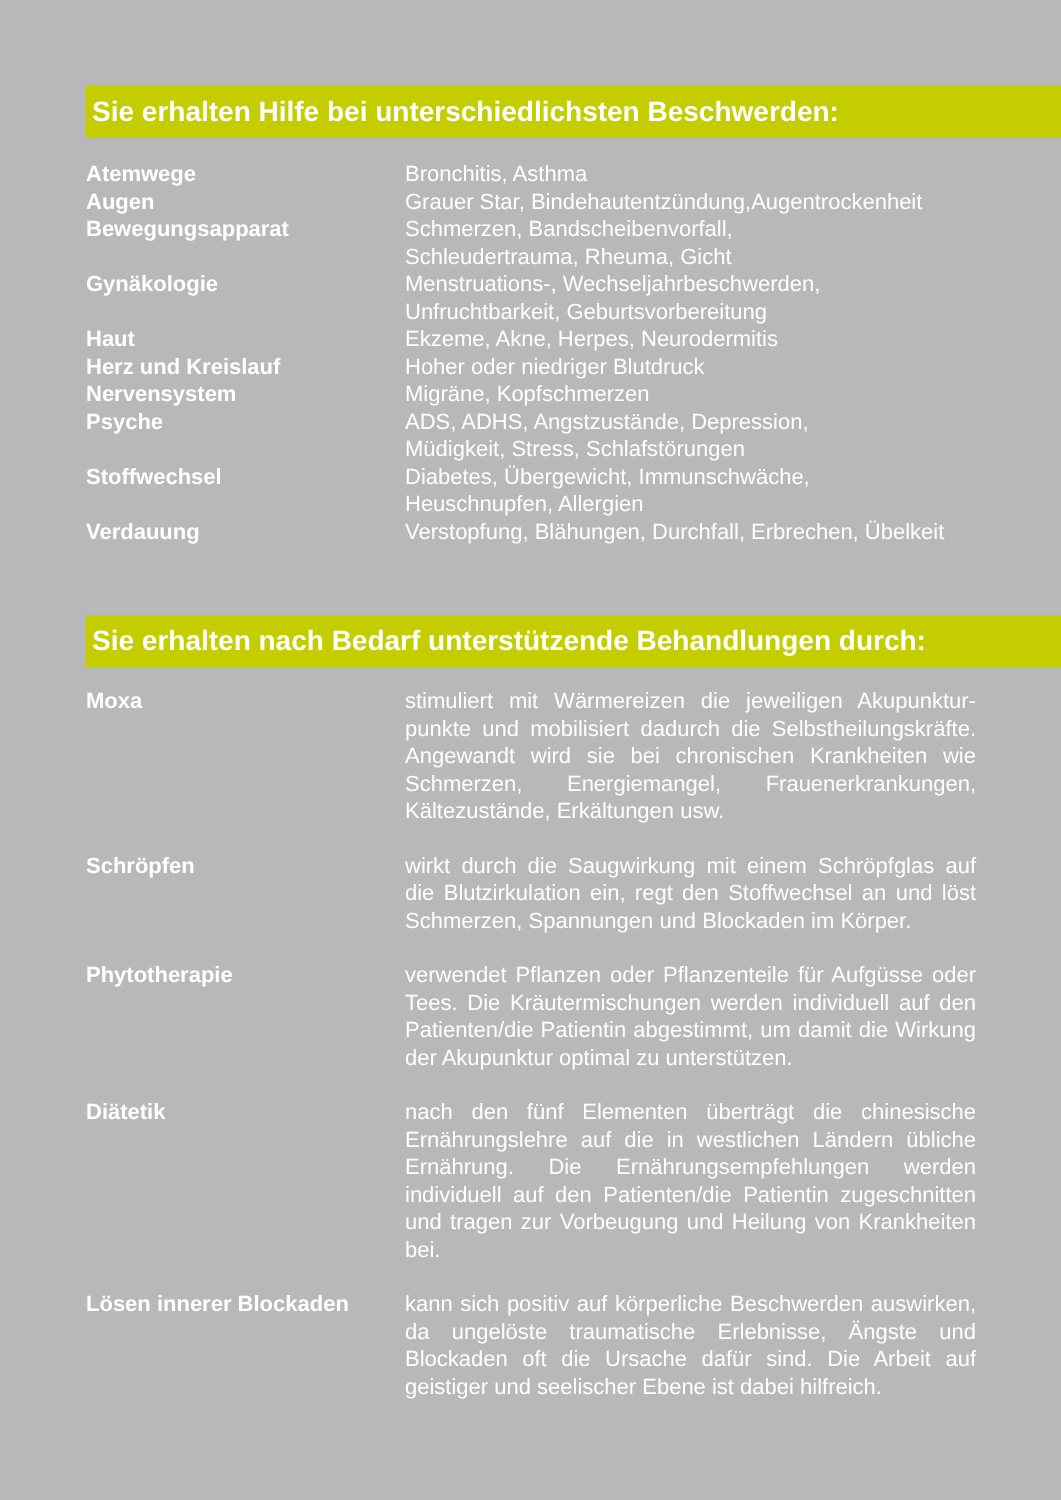Sie erhalten Hilfe bei unterschiedlichsten Beschwerden:
| Atemwege | Bronchitis, Asthma |
| Augen | Grauer Star, Bindehautentzündung,Augentrockenheit |
| Bewegungsapparat | Schmerzen, Bandscheibenvorfall, Schleudertrauma, Rheuma, Gicht |
| Gynäkologie | Menstruations-, Wechseljahrbeschwerden, Unfruchtbarkeit, Geburtsvorbereitung |
| Haut | Ekzeme, Akne, Herpes, Neurodermitis |
| Herz und Kreislauf | Hoher oder niedriger Blutdruck |
| Nervensystem | Migräne, Kopfschmerzen |
| Psyche | ADS, ADHS, Angstzustände, Depression, Müdigkeit, Stress, Schlafstörungen |
| Stoffwechsel | Diabetes, Übergewicht, Immunschwäche, Heuschnupfen, Allergien |
| Verdauung | Verstopfung, Blähungen, Durchfall, Erbrechen, Übelkeit |
Sie erhalten nach Bedarf unterstützende Behandlungen durch:
| Moxa | stimuliert mit Wärmereizen die jeweiligen Akupunktur-punkte und mobilisiert dadurch die Selbstheilungskräfte. Angewandt wird sie bei chronischen Krankheiten wie Schmerzen, Energiemangel, Frauenerkrankungen, Kältezustände, Erkältungen usw. |
| Schröpfen | wirkt durch die Saugwirkung mit einem Schröpfglas auf die Blutzirkulation ein, regt den Stoffwechsel an und löst Schmerzen, Spannungen und Blockaden im Körper. |
| Phytotherapie | verwendet Pflanzen oder Pflanzenteile für Aufgüsse oder Tees. Die Kräutermischungen werden individuell auf den Patienten/die Patientin abgestimmt, um damit die Wirkung der Akupunktur optimal zu unterstützen. |
| Diätetik | nach den fünf Elementen überträgt die chinesische Ernährungslehre auf die in westlichen Ländern übliche Ernährung. Die Ernährungsempfehlungen werden individuell auf den Patienten/die Patientin zugeschnitten und tragen zur Vorbeugung und Heilung von Krankheiten bei. |
| Lösen innerer Blockaden | kann sich positiv auf körperliche Beschwerden auswirken, da ungelöste traumatische Erlebnisse, Ängste und Blockaden oft die Ursache dafür sind. Die Arbeit auf geistiger und seelischer Ebene ist dabei hilfreich. |